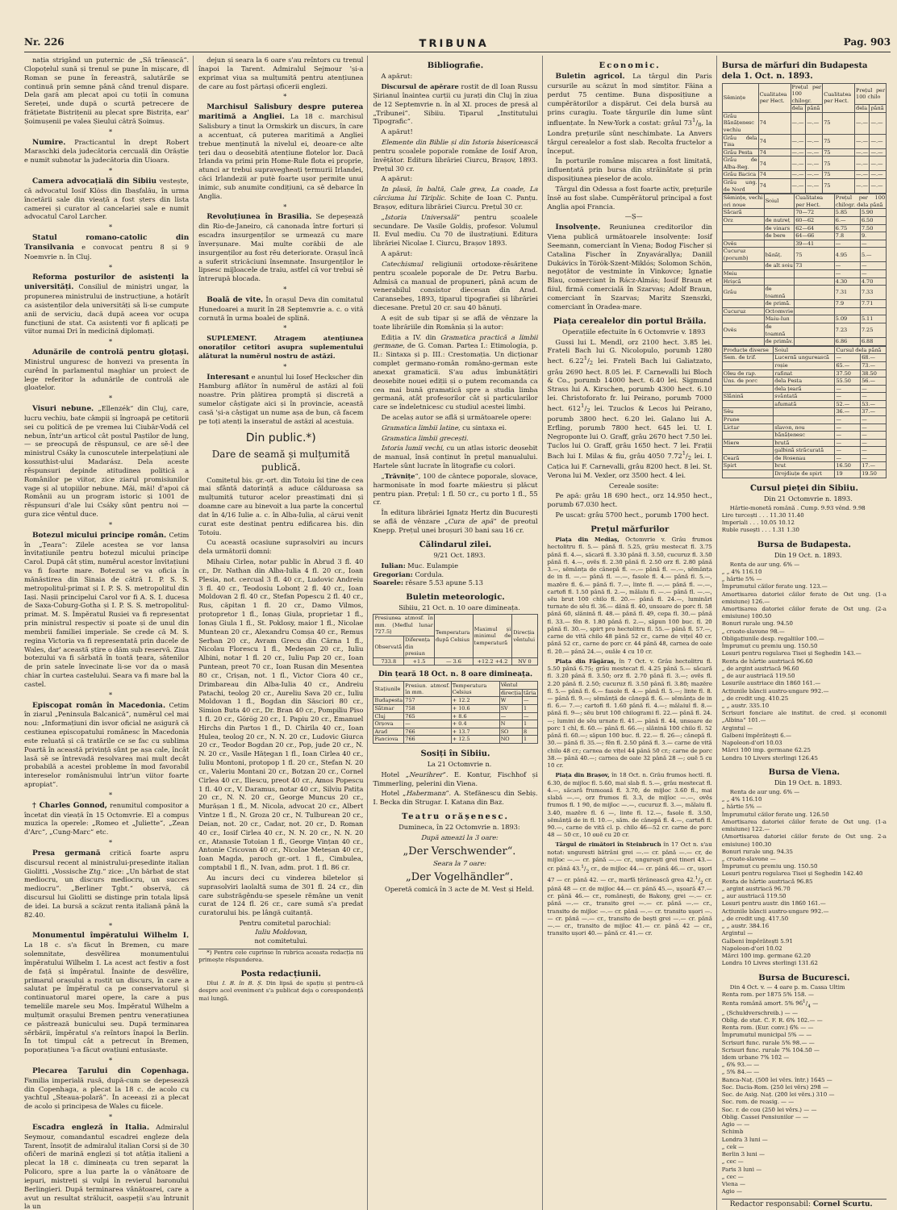Nr. 226 TRIBUNA Pag. 903
nația strigând un puternic de „Să trăească“. Clopoțelul sună și trenul se pune în mișcare, dl Roman se pune în fereastră, salutările se continuă prin semne până când trenul dispare. Dela gară am plecat apoi cu toții în comuna Sereței, unde după o scurtă petrecere de frățietate Bistrițenii au plecat spre Bistrița, ear' Șoimușenii pe valea Șieului cătră Șoimuș.
*
Numire. Practicantul în drept Robert Maraschki dela judecătoria cercuală din Orăștie e numit subnotar la judecătoria din Uioara.
*
Camera advocațială din Sibiiu vestește, că advocatul Iosif Klöss din Ibașfalău, în urma încetării sale din vieață a fost șters din lista camerei și curator al cancelariei sale e numit advocatul Carol Larcher.
*
Statul romano-catolic din Transilvania e convocat pentru 8 și 9 Noemvrie n. în Cluj.
*
Reforma posturilor de asistenți la universități. Consiliul de miniștri ungar, la propunerea ministrului de instrucțiune, a hotărît ca asistenților dela universități să li-se cumpute anii de serviciu, dacă după aceea vor ocupa funcțiuni de stat. Ca asistenți vor fi aplicați pe viitor numai Dri în medicină diplomați.
*
Adunările de controlă pentru gloțași. Ministrul unguresc de honvezi va presenta în curênd în parlamentul maghiar un proiect de lege referitor la adunările de controlă ale gloatelor.
*
Visuri nebune. „Ellenzék“ din Cluj, care, lucru vechiu, bate câmpii și îngroapă pe cetitorii sei cu politică de pe vremea lui Ciubăr-Vodă cel nebun, într'un articol cât postul Paștilor de lung, — se preocupă de rĕspunsul, ce are sĕ-l dee ministrul Csáky la cunoscutele interpelațiuni ale kossuthist-ului Madarász. Dela aceste rĕspunsuri depinde atitudinea politică a Românilor pe viitor, zice ziarul promisiunilor vage și al utopiilor nebune. Măi, măi! d'apoi că Românii au un program istoric și 1001 de rĕspunsuri d'ale lui Csáky sûnt pentru noi — gura zice vêntul duce.
*
Botezul micului principe român. Cetim în „Țeara“: Zilele acestea se vor lansa învitațiunile pentru botezul micului principe Carol. După cât știm, numĕrul acestor învitațiuni va fi foarte mare. Botezul se va oficia în mănăstirea din Sinaia de cătră I. P. S. S. metropolitul-primat și I. P. S. S. metropolitul din Iași. Nașii principelui Carol vor fi A. S. I. ducesa de Saxa-Coburg-Gotha și I. P. S. S. metropolitul-primat. M. S. Împĕratul Rusiei va fi representat prin ministrul respectiv și poate și de unul din membrii familiei imperiale. Se crede că M. S. regina Victoria va fi representată prin ducele de Wales, dar' această știre o dăm sub reservă. Ziua botezului va fi sărbată în toată țeara, sătenilor de prin satele învecinate li-se vor da o masă chiar în curtea castelului. Seara va fi mare bal la castel.
*
Episcopat român în Macedonia. Cetim în ziarul „Peninsula Balcanică“, numĕrul cel mai nou: „Informațiuni din isvor oficial ne asigură că cestiunea episcopatului românesc în Macedonia este reluată și că tratările ce se fac cu sublima Poartă în această privință sûnt pe așa cale, încât lasă sĕ se întrevadă resolvarea mai mult decât probabilă a acestei probleme în mod favorabil intereselor românismului într'un viitor foarte apropiat“.
*
† Charles Gonnod, renumitul compositor a încetat din vieață în 15 Octomvrie. El a compus muzica la operele: „Romeo et „Juliette“, „Zean d'Arc“, „Cung-Marc“ etc.
*
Presa germană critică foarte aspru discursul recent al ministrului-președinte italian Giolitti. „Vossische Ztg.“ zice: „Un bărbat de stat mediocru, un discurs mediocru, un succes mediocru“. „Berliner Tgbt.“ observă, că discursul lui Giolitti se distinge prin totala lipsă de idei. La bursă a scăzut renta italiană până la 82.40.
*
Monumentul împĕratului Wilhelm I. La 18 c. s'a făcut în Bremen, cu mare solemnitate, desvĕlirea monumentului împĕratului Wilhelm I. La acest act festiv a fost de față și împĕratul. Înainte de desvĕlire, primarul orașului a rostit un discurs, în care a salutat pe împĕratul ca pe conservatorul și continuatorul marei opere, la care a pus temeliile marele seu Moș. Împĕratul Wilhelm a mulțumit orașului Bremen pentru venerațiunea ce păstrează bunicului seu. După terminarea sĕrbării, împĕratul s'a reîntors înapoi la Berlin. În tot timpul cât a petrecut în Bremen, poporațiunea 'i-a făcut ovațiuni entusiaste.
*
Plecarea Țarului din Copenhaga. Familia imperială rusă, după-cum se depesează din Copenhaga, a plecat la 18 c. de acolo cu yachtul „Steaua-polară“. În aceeași zi a plecat de acolo și principesa de Wales cu fiicele.
*
Escadra engleză în Italia. Admiralul Seymour, comandantul escadrei engleze dela Tarent, însoțit de admiralul italian Corsi și de 30 ofiĉeri de marină englezi și tot atâția italieni a plecat la 18 c. dimineața cu tren separat la Policoro, spre a lua parte la o vânătoare de iepuri, mistreți și vulpi în revierul baronului Berlingieri. După terminarea vânătoarei, care a avut un resultat strălucit, oaspeții s'au întrunit la un
dejun și seara la 6 oare s'au reîntors cu trenul înapoi la Tarent. Admiralul Sejmour 'și-a exprimat viua sa mulțumită pentru atențiunea de care au fost părtași oficerii englezi.
*
Marchisul Salisbury despre puterea maritimă a Angliei. La 18 c. marchisul Salisbury a ținut la Ormskirk un discurs, în care a accentuat, că puterea maritimă a Angliei trebue menținută la nivelul ei, deoare-ce alte țeri dau o deosebită atențiune flotelor lor. Dacă Irlanda va primi prin Home-Rule flota ei proprie, atunci ar trebui supravegheați țermurii Irlandei, căci Irlandezii ar putè foarte ușor permite unui inimic, sub anumite condițiuni, ca sĕ debarce în Anglia.
*
Revoluțiunea în Brasilia. Se depeșează din Rio-de-Janeiro, că canonada între forturi și escadra insurgenților se urmează cu mare înverșunare. Mai multe corăbii de ale insurgenților au fost rĕu deteriorate. Orașul încă a suferit stricăciuni însemnate. Insurgenților le lipsesc mijloacele de traiu, astfel că vor trebui sĕ întrerupă blocada.
*
Boală de vite. În orașul Deva din comitatul Hunedoarei a murit în 28 Septemvrie a. c. o vită cornută în urma boalei de splină.
*
SUPLEMENT. Atragem atențiunea onoraților cetitori asupra suplementului alăturat la numĕrul nostru de astăzi.
*
Interesant e anunțul lui Iosef Heckscher din Hamburg aflător în numĕrul de astăzi al foii noastre. Prin plătirea promptă și discretă a sumelor câștigate aici și în provincie, această casă 'și-a câștigat un nume așa de bun, că facem pe toți atenți la inseratul de astăzi al acestuia.
Din public.*)
Dare de seamă și mulțumită publică.
Comitetul bis. gr.-ort. din Totoiu își ține de cea mai sfântă datorință a aduce călduroasa sa mulțumită tuturor acelor preastimați dni și doamne care au binevoit a lua parte la concertul dat în 4/16 Iulie a. c. în Alba-Iulia, al cărui venit curat este destinat pentru edificarea bis. din Totoiu.
Cu această ocasiune suprasolviri au incurs dela următorii domni:
Mihaiu Cirlea, notar public în Abrud 3 fl. 40 cr., Dr. Nathan din Alba-Iulia 4 fl. 20 cr., Ioan Plesia, not. cercual 3 fl. 40 cr., Ludovic Andreiu 3 fl. 40 cr., Teodosiu Lobonț 2 fl. 40 cr., Ioan Moldovan 2 fl. 40 cr., Stefan Popescu 2 fl. 40 cr., Rus, căpitan 1 fl. 20 cr., Damo Vilmos, protopretor 1 fl., Ionaș Giula, proprietar 1 fl., Ionaș Giula 1 fl., St. Poklosy, maior 1 fl., Nicolae Muntean 20 cr., Alexandru Comșa 40 cr., Remus Șerban 20 cr., Avram Grecu din Cărna 1 fl., Nicolau Florescu 1 fl., Medeșan 20 cr., Iuliu Albini, notar 1 fl. 20 cr., Iuliu Pap 20 cr., Ioan Puntean, preot 70 cr., Ioan Rusan din Mesentea 80 cr., Crișan, not. 1 fl., Victor Ciora 40 cr., Drimbareau din Alba-Iulia 40 cr., Andreiu Patachi, teolog 20 cr., Aureliu Sava 20 cr., Iuliu Moldovan 1 fl., Bogdan din Săsciori 80 cr., Simion Buta 40 cr., Dr. Bran 40 cr., Pompiliu Piso 1 fl. 20 cr., Görög 20 cr., I. Papiu 20 cr., Emanuel Hirchs din Partos 1 fl., D. Chirila 40 cr., Ioan Hulea, teolog 20 cr., N. N. 20 cr., Ludovic Giurca 20 cr., Teodor Bogdan 20 cr., Pop, jude 20 cr., N. N. 20 cr., Vasile Hățegan 1 fl., Ioan Cirlea 40 cr., Iuliu Montoni, protopop 1 fl. 20 cr., Stefan N. 20 cr., Valeriu Montani 20 cr., Botzan 20 cr., Cornel Cirlea 40 cr., Iliescu, preot 40 cr., Amos Popescu 1 fl. 40 cr., V. Daramus, notar 40 cr., Silviu Patița 20 cr., N. N. 20 cr., George Muncus 20 cr., Murășan 1 fl., M. Nicola, advocat 20 cr., Albert Vintze 1 fl., N. Groza 20 cr., N. Tulburean 20 cr., Deian, not. 20 cr., Cadar, not. 20 cr., D. Roman 40 cr., Iosif Cirlea 40 cr., N. N. 20 cr., N. N. 20 cr., Atanasie Totoian 1 fl., George Vințan 40 cr., Antonie Cricovan 40 cr., Nicolae Meteșan 40 cr., Ioan Magda, paroch gr.-ort. 1 fl., Cimbulea, comptabil 1 fl., N. Ivan, adm. prot. 1 fl. 86 cr.
Au incurs deci cu vinderea biletelor și suprasolviri laolaltă suma de 301 fl. 24 cr., din care substrăgêndu-se spesele rĕmâne un venit curat de 124 fl. 26 cr., care sumă s'a predat curatorului bis. pe lângă cuitanță.
Pentru comitetul parochial:
Iuliu Moldovan,
not comitetului.
*) Pentru cele cuprinse în rubrica aceasta redacția nu primește rĕspunderea.
Posta redacțiunii.
Dlui I. B. în B. Ș. Din lipsă de spațiu și pentru-că despre acel eveniment s'a publicat deja o corespondență mai lungă.
Bibliografie.
A apărut:
Discursul de apĕrare rostit de dl Ioan Russu Șirianul înaintea curții cu jurați din Cluj în ziua de 12 Septemvrie n. în al XI. proces de presă al „Tribunei“. Sibiiu. Tiparul „Institutului Tipografic“.
A apărut!
Elemente din Biblie și din Istoria bisericească pentru școalele poporale române de Iosif Aron, învĕțător. Editura librăriei Ciurcu, Brașov, 1893. Prețul 30 cr.
A apărut:
In plasă, în baltă, Cale grea, La coade, La cârciuma lui Tiriplic. Schițe de Ioan C. Panțu. Brașov, editura librăriei Ciurcu. Prețul 30 cr.
„Istoria Universală“ pentru școalele secundare. De Vasile Goldiș, profesor. Volumul II. Evul mediu. Cu 70 de ilustrațiuni. Editura librăriei Nicolae I. Ciurcu, Brașov 1893.
A apărut:
Catechismul religiunii ortodoxe-rĕsăritene pentru școalele poporale de Dr. Petru Barbu. Admisă ca manual de propuneri, până acum de venerabilul consistor diecesan din Arad. Caransebeș, 1893, tiparul tipografiei și librăriei diecesane. Prețul 20 cr. sau 40 bănuți.
A eșit de sub tipar și se află de vênzare la toate librăriile din România și la autor:
Ediția a IV. din Gramatica practică a limbii germane, de G. Coman. Partea I.: Etimologia, p. II.: Sintaxa și p. III.: Crestomația. Un dicționar complet germano-român româno-german este anexat gramaticii. S'au adus îmbunătățiri deosebite nouei ediții și o putem recomanda ca cea mai bună gramatică spre a studia limba germană, atât profesorilor cât și particularilor care se îndeletnicesc cu studiul acestei limbi.
De acelaș autor se află și următoarele opere:
Gramatica limbii latine, cu sintaxa ei.
Gramatica limbii grecești.
Istoria lumii vechi, cu un atlas istoric deosebit de manual, însă conținut în prețul manualului. Hartele sûnt lucrate în litografie cu colori.
„Trăvnițe“, 100 de cântece poporale, slovace, harmonisate în mod foarte măiestru și plăcut pentru pian. Prețul: 1 fl. 50 cr., cu porto 1 fl., 55 cr.
În editura librăriei Ignatz Hertz din București se află de vênzare „Cura de apă“ de preotul Knepp. Prețul unei broșuri 30 bani sau 16 cr.
Călindarul zilei.
9/21 Oct. 1893.
Iulian: Muc. Eulampie
Gregorian: Cordula.
Soarele: rĕsare 5.53 apune 5.13
Buletin meteorologic.
Sibiiu, 21 Oct. n. 10 oare dimineața.
| Presiunea atmosf. în mm. (Medlul lunar 727.5) | | Temperatura după Celsius | Maximul și minimul de temperatură | Direcția vêntului |
| --- | --- | --- | --- | --- |
| Observată | Diferența din presiun | | | |
| 733.8 | +1.5 | — 3.6 | +12.2 +4.2 | NV 0 |
Din țeară 18 Oct. n. 8 oare dimineața.
| Stațiunile | Presiun. atmosf. în mm. | Temperatura Celsius | Vêntul | |
| --- | --- | --- | --- | --- |
| | | | direcția | tăria |
| Budapesta | 757 | + 12.2 | W | — |
| Sătmar | 758 | + 10.6 | SV | 1 |
| Cluj | 765 | + 8.6 | — | — |
| Orșova | — | + 0.4 | N | 1 |
| Arad | 766 | + 13.7 | SO | 8 |
| Panciova | 766 | + 12.5 | NO | 1 |
Sosiți în Sibiiu.
La 21 Octomvrie n.
Hotel „Neurihrer“. E. Kontur, Fischhof și Timmerling, pelerini din Viena.
Hotel „Habermann“. A. Stefănescu din Sebiș. I. Becka din Strugar. I. Katana din Baz.
Teatru orășenesc.
Dumineca, în 22 Octomvrie n. 1893:
După ameazi la 3 oare:
„Der Verschwender“.
Seara la 7 oare:
„Der Vogelhändler“.
Operetă comică în 3 acte de M. Vest și Held.
Economic.
Buletin agricol. La târgul din Paris cursurile au scăzut în mod simțitor. Făina a perdut 75 centime. Buna disposițiune a cumpĕrătorilor a dispărut. Cei dela bursă au prins curagiu. Toate târgurile din lume sûnt influențate. În New-York a costat: grâul 731/8, la Londra prețurile sûnt neschimbate. La Anvers târgul cerealelor a fost slab. Recolta fructelor a început.
În porturile române mișcarea a fost limitată, influențată prin bursa din străinătate și prin disposițiunea pieselor de acolo.
Târgul din Odessa a fost foarte activ, prețurile însĕ au fost slabe. Cumpĕrătorul principal a fost Anglia apoi Francia.
—Ș—
Insolvențe. Reuniunea creditorilor din Viena publică următoarele insolvențe: Iosif Seemann, comerciant în Viena; Bodog Fischer și Catalina Fischer în Znyavárallya; Daniil Dukávics în Török-Szent-Miklós; Solomon Schön, negoțător de vestminte în Vinkovce; Ignatie Blau, comerciant în Rácz-Almás; Iosif Braun et fiiul, firmă comercială în Szarvas; Adolf Braun, comerciant în Szarvas; Maritz Szenszki, comerciant în Oradea-mare.
Piața cerealelor din portul Brăila.
Operațiile efectuite în 6 Octomvrie v. 1893
Gussi lui L. Mendl, orz 2100 hect. 3.85 lei. Frateli Bach lui G. Nicolopulo, porumb 1280 hect. 6.221/2 lei. Frateli Bach lui Galiatzato, grâu 2690 hect. 8.05 lei. F. Carnevalli lui Bloch & Co., porumb 14000 hect. 6.40 lei. Sigmund Strass lui A. Kirschen, porumb 4300 hect. 6.10 lei. Christoforato fr. lui Peirano, porumb 7000 hect. 6121/2 lei. Tzuclos & Lecos lui Peirano, porumb 3800 hect. 6.20 lei. Galano lui A. Erfling, porumb 7800 hect. 645 lei. U. I. Negroponte lui O. Graff, grâu 2670 hect 7.50 lei. Țuclos lui O. Graff, grâu 1650 hect. 7 lei. Frații Bach lui I. Milas & fiu, grâu 4050 7.721/2 lei. I. Cațica lui F. Carnevalli, grâu 8200 hect. 8 lei. St. Verona lui M. Vexler, orz 3500 hect. 4 lei.
Cereale sosite:
Pe apă: grâu 18 690 hect., orz 14.950 hect., porumb 67.030 hect.
Pe uscat: grâu 5700 hect., porumb 1700 hect.
Prețul mărfurilor
Piața din Mediaș, Octomvrie v. Grâu frumos hectolitru fl. 5.— până fl. 5.25, grâu mestecat fl. 3.75 până fl. 4.—, săcară fl. 3.30 până fl. 3.50, cucuruz fl. 3.50 până fl. 4.—, ovĕs fl. 2.30 până fl. 2.50 orz fl. 2.80 până 3.—, sĕmânța de cânepă fl. —.— până fl. —.—, sĕmânța de in fl. —.— până fl. —.—, fasole fl. 4.— până fl. 5.—, mazĕre fl. 6.— până fl. 7.—, linte fl. —.— până fl. —.—, cartofi fl. 1.50 până fl. 2.—, mălaiu fl. —.— până fl. —.—, sĕu brut 100 chilo fl. 20.— până fl. 24.—, luminări turnate de sĕu fl. 36.— dănă fl. 40, unsoare de porc fl. 58 până 60, slănină fl. 48.— până fl. 49, cepa fl. 30.— până fl. 33.— fĕn 8. 1.80 până fl. 2.—, săpun 100 buc. fl. 20 până fl. 30.—, spirt pro hectolitru fl. 55.— până fl. 57.—, carne de vită chilo 48 până 52 cr., carne de vițel 40 cr. până 52 cr., carne de porc cr. 44 până 48, carnea de oaie fl. 20.— până 24.—, ouăle 4 cu 10 cr.
Piața din Făgăraș, în 7 Oct. v. Grâu hectolitru fl. 5.50 până 6.75; grâu mestecat fl. 4.25 până 5.— săcară fl. 3.20 până fl. 3.50; orz fl. 2.70 până fl. 3.—; ovĕs fl. 2.20 până fl. 2.50; cucuruz fl. 3.50 până fl. 3.80; mazĕre fl. 5.— până fl. 6.— fasole fl. 4.— până fl. 5.—; linte fl. 8.— până fl. 9.—; sĕmânță de cânepă fl. 6.— sĕmânța de in fl. 6.— 7.—; cartofi fl. 1.60 până fl. 4.—; mălaiul fl. 8.— până fl. 9—; sĕu brut 100 chilogrami fl. 22.— până fl. 24.—; lumini de sĕu urnate fl. 41.— până fl. 44, unsoare de porc 1 chl, fl. 60.— până fl. 66.—; slănină 100 chilo fl. 52 până fl. 60.—; săpun 100 buc. fl. 22.— fl. 26—; cânepă fl. 30.— până fl. 35.—; fĕn fl. 2.50 până fl. 3.— carne de vită chilo 48 cr.; carnea de vițel 44 până 50 cr.; carne de porc 38.— până 40.—; carnea de oaie 32 până 28 —; ouĕ 5 cu 10 cr.
Piața din Brașov, în 18 Oct. n. Grâu frumos hectl. fl. 6.30, de mijloc fl. 5.60, mai slab fl. 5.—, grâu mestecat fl. 4.—, săcară frumoasă fl. 3.70, de mijloc 3.60 fl., mai slabă —.—, orz frumos fl. 3.3, de mijloc —.—, ovĕs frumos fl. 1 90, de mijloc —.—, cucuruz fl. 3.—, mălaiu fl. 3.40, mazĕre fl. 6 —, linte fl. 12.—, fasole fl. 3.50, sĕmânță de in fl. 10.—, săm. de cânepă fl. 4.—, cartofi fl. 90.—, carne de vită cl. p. chilo 46—52 cr. carne de porc 48 — 50 cr., 10 ouĕ cu 20 cr.
Târgul de rimători în Steinbruch în 17 Oct n. s'au notat: unguresti bătrâni grei —.— cr. până —.— cr, de mijloc —.— cr. până —.— cr., ungurești grei tineri 43.— cr. până 43.1/2 cr., de mijloc 44.— cr. până 46.— cr., ușori 47 — cr. până 42. — cr., marfă țĕrănească grea 42.1/2 cr. până 48 — cr. de mijloc 44.— cr. până 45.—, ușoară 47.— cr. până 46.— cr., românești, de Bakony, grei —.— cr. până —.— cr., transito grei —.— cr. până —.— cr., transito de mijloc —.— cr. până —.— cr. transito ușori —.— cr. până —.— cr., transito de bești grei —.— cr. până —.— cr., transito de mijloc 41.— cr. până 42 — cr., transito ușori 40.— până cr. 41.— cr.
Bursa de mărfuri din Budapesta dela 1. Oct. n. 1893.
| Sĕmințe | Cualitatea per Hect. | Prețul per 100 chilogr. | | Cualitatea per Hect. | Prețul per 100 chilo | |
| --- | --- | --- | --- | --- | --- | --- |
| | | dela | până | | dela | până |
| Grâu Bănățenesc vechiu | 74 | —.— | —.— | 75 | —.— | —.— |
| Grâu dela Tisa | 74 | —.— | —.— | 75 | —.— | —.— |
| Grâu Pesta | 74 | —.— | —.— | 75 | —.— | —.— |
| Grâu de Alba-Reg. | 74 | —.— | —.— | 75 | —.— | —.— |
| Grâu Bacica | 74 | —.— | —.— | 75 | —.— | —.— |
| Grâu ung. de Nord | 74 | —.— | —.— | 75 | —.— | —.— |
| Sĕmințe, vechi ori noue | Soiul | Cualitatea per Hect. | Prețul per 100 chilogr. dela până | |
| --- | --- | --- | --- | --- |
| Săcară | | 70—72 | 5.85 | 5.90 |
| Orz | de nutreț | 60—62 | 6.— | 6.50 |
| | de vinars | 62—64 | 6.75 | 7.50 |
| | de bere | 64—66 | 7.8 | 9. |
| Ovĕs | | 39—41 | — | — |
| Cucuruz (porumb) | bănăț. | 75 | 4.95 | 5.— |
| | de alt soiu | 73 | — | — |
| Meiu | | | — | — |
| Hrișcă | | | 4.30 | 4.70 |
| Grâu | de toamnă | | 7.31 | 7.33 |
| | de primă. | | 7.9 | 7.71 |
| Cucuruz | Octomvrie | | | |
| | Maiu-Iun | | 5.09 | 5.11 |
| Ovĕs | de toamnă | | 7.23 | 7.25 |
| | de primăv. | | 6.86 | 6.88 |
| Producte diverse | Soiul | Cursul dela până | |
| --- | --- | --- | --- |
| Sem. de trif. | Lucernă ungurească | — | 68.— |
| | roșie | 65.— | 73.— |
| Oleu de rap. | rafinat | 37.50 | 38.50 |
| Uns. de porc | dela Pesta | 55.50 | 56.— |
| | dela țeară | — | — |
| Slănină | svântată | — | — |
| | afumată | 52.— | 53.— |
| Sĕu | | 36.— | 37.— |
| Prune | | — | — |
| Lictar | slavon, nou | — | — |
| | bănățenesc | — | — |
| Miere | brută | — | — |
| | galbină străcurată | — | — |
| Ceară | de Rosenau | — | — |
| Spirt | brut | 16.50 | 17.— |
| | Drojdiuțe de spirt | 19 | 19.50 |
Cursul pieței din Sibiiu.
Din 21 Octomvrie n. 1893.
Hârtie-monetă română . Cump. 9.93 vênd. 9.98
Lire turcești . . . 11.30 11.40
Imperiali . . . 10.05 10.12
Ruble rusești . . . 1.31 1.30
Bursa de Budapesta.
Din 19 Oct. n. 1893.
Renta de aur ung. 6% —
„ „ 4% 116.10
„ hârtie 5% —
Împrumutul căilor ferate ung. 123.—
Amortisarea datoriei căilor ferate de Ost ung. (1-a emisiune) 126.—
Amortisarea datoriei căilor ferate de Ost ung. (2-a emisiune) 100.50
Bonuri rurale ung. 94.50
„ croate-slavone 98.—
Obligațiunile desp. regaliilor 100.—
Împrumut cu premiu ung. 150.50
Losuri pentru regularea Tisei și Seghedin 143.—
Renta de hârtie austriacă 96.60
„ de argint austriacă 96.60
„ de aur austriacă 119.50
Losurile austriace din 1860 161.—
Acțiunile băncii austro-ungare 992.—
„ de credit ung. 410.25
„ „ austr. 335.10
Scrisuri fonciare ale institut. de cred. și economii „Albina“ 101.—
Argintul —
Galbeni împĕrătești 6.—
Napoleon-d'ori 10.03
Mărci 100 imp. germane 62.25
Londra 10 Livers sterlingi 126.45
Bursa de Viena.
Din 19 Oct. n. 1893.
Renta de aur ung. 6% —
„ „ 4% 116.10
„ hârtie 5% —
Împrumutul căilor ferate ung. 126.50
Amortisarea datoriei căilor ferate de Ost ung. (1-a emisiune) 122.—
(Amortisarea datoriei căilor ferate de Ost ung. 2-a emisiune) 100.30
Bonuri rurale ung. 94.35
„ croate-slavone —
Împrumut cu premiu ung. 150.50
Losuri pentru regularea Tisei și Seghedin 142.40
Renta de hârtie austriacă 96.85
„ argint austriacă 96.70
„ aur austriacă 119.50
Losuri pentru austr. din 1860 161.—
Acțiunile băncii austro-ungare 992.—
„ de credit ung. 417.50
„ „ austr. 384.16
Argintul —
Galbeni împĕrătești 5.91
Napoleon-d'ori 10.02
Mărci 100 imp. germane 62.20
Londra 10 Livres sterlingi 131.62
Bursa de Bucuresci.
Din 4 Oct. v. — 4 oare p. m. Cassa Ultim
Renta rom. per 1875 5% 158. —
Renta română amort. 5% 961/4 —
„ (Schuldverschreib.) — —
Oblig. de stat. C. F. R. 6% 102.— —
Renta rom. (Eur. conv.) 6% — —
Împrumutul municipal 5% — —
Scrisuri func. rurale 5% 98.— —
Scrisuri func. rurale 7% 104.50 —
Idem urbane 7% 102 —
„ 6% 93.— —
„ 5% 84.— —
Banca-Naț. (500 lei vĕrs. într.) 1645 —
Soc. Dacia-Rom. (250 lei vĕrs) 298 —
Soc. de Asig. Naț. (200 lei vĕrs.) 310 —
Soc. rom. de reasig. — —
Soc. r. de cou (250 lei vĕrs.) — —
Oblig. Cassei Pensiunilor — —
Agio — —
Schimb
Londra 3 luni —
„ cek —
Berlin 3 luni —
„ cec —
Paris 3 luni —
„ cec —
Viena —
Agio —
Redactor responsabil: Cornel Scurtu.